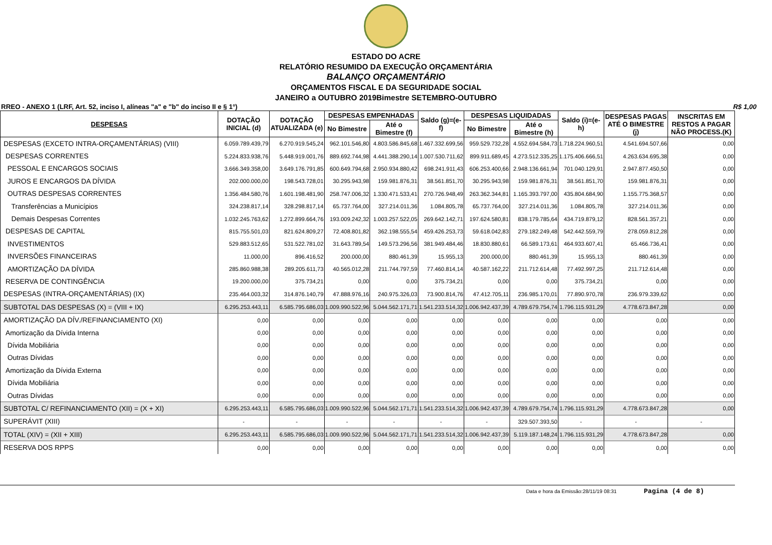ESTADO DO ACRE
RELATÓRIO RESUMIDO DA EXECUÇÃO ORÇAMENTÁRIA
BALANÇO ORÇAMENTÁRIO
ORÇAMENTOS FISCAL E DA SEGURIDADE SOCIAL
JANEIRO a OUTUBRO 2019Bimestre SETEMBRO-OUTUBRO
RREO - ANEXO 1 (LRF, Art. 52, inciso I, alíneas "a" e "b" do inciso II e § 1°) R$ 1,00
| DESPESAS | DOTAÇÃO INICIAL (d) | DOTAÇÃO ATUALIZADA (e) | DESPESAS EMPENHADAS | | Saldo (g)=(e-f) | DESPESAS LIQUIDADAS | | Saldo (i)=(e-h) | DESPESAS PAGAS ATÉ O BIMESTRE (j) | INSCRITAS EM RESTOS A PAGAR NÃO PROCESS.(K) |
| --- | --- | --- | --- | --- | --- | --- | --- | --- | --- | --- |
| | | | No Bimestre | Até o Bimestre (f) | | No Bimestre | Até o Bimestre (h) | | | |
| DESPESAS (EXCETO INTRA-ORÇAMENTÁRIAS) (VIII) | 6.059.789.439,79 | 6.270.919.545,24 | 962.101.546,80 | 4.803.586.845,68 | 1.467.332.699,56 | 959.529.732,28 | 4.552.694.584,73 | 1.718.224.960,51 | 4.541.694.507,66 | 0,00 |
| DESPESAS CORRENTES | 5.224.833.938,76 | 5.448.919.001,76 | 889.692.744,98 | 4.441.388.290,14 | 1.007.530.711,62 | 899.911.689,45 | 4.273.512.335,25 | 1.175.406.666,51 | 4.263.634.695,38 | 0,00 |
| PESSOAL E ENCARGOS SOCIAIS | 3.666.349.358,00 | 3.649.176.791,85 | 600.649.794,68 | 2.950.934.880,42 | 698.241.911,43 | 606.253.400,66 | 2.948.136.661,94 | 701.040.129,91 | 2.947.877.450,50 | 0,00 |
| JUROS E ENCARGOS DA DÍVIDA | 202.000.000,00 | 198.543.728,01 | 30.295.943,98 | 159.981.876,31 | 38.561.851,70 | 30.295.943,98 | 159.981.876,31 | 38.561.851,70 | 159.981.876,31 | 0,00 |
| OUTRAS DESPESAS CORRENTES | 1.356.484.580,76 | 1.601.198.481,90 | 258.747.006,32 | 1.330.471.533,41 | 270.726.948,49 | 263.362.344,81 | 1.165.393.797,00 | 435.804.684,90 | 1.155.775.368,57 | 0,00 |
| Transferências a Municípios | 324.238.817,14 | 328.298.817,14 | 65.737.764,00 | 327.214.011,36 | 1.084.805,78 | 65.737.764,00 | 327.214.011,36 | 1.084.805,78 | 327.214.011,36 | 0,00 |
| Demais Despesas Correntes | 1.032.245.763,62 | 1.272.899.664,76 | 193.009.242,32 | 1.003.257.522,05 | 269.642.142,71 | 197.624.580,81 | 838.179.785,64 | 434.719.879,12 | 828.561.357,21 | 0,00 |
| DESPESAS DE CAPITAL | 815.755.501,03 | 821.624.809,27 | 72.408.801,82 | 362.198.555,54 | 459.426.253,73 | 59.618.042,83 | 279.182.249,48 | 542.442.559,79 | 278.059.812,28 | 0,00 |
| INVESTIMENTOS | 529.883.512,65 | 531.522.781,02 | 31.643.789,54 | 149.573.296,56 | 381.949.484,46 | 18.830.880,61 | 66.589.173,61 | 464.933.607,41 | 65.466.736,41 | 0,00 |
| INVERSÕES FINANCEIRAS | 11.000,00 | 896.416,52 | 200.000,00 | 880.461,39 | 15.955,13 | 200.000,00 | 880.461,39 | 15.955,13 | 880.461,39 | 0,00 |
| AMORTIZAÇÃO DA DÍVIDA | 285.860.988,38 | 289.205.611,73 | 40.565.012,28 | 211.744.797,59 | 77.460.814,14 | 40.587.162,22 | 211.712.614,48 | 77.492.997,25 | 211.712.614,48 | 0,00 |
| RESERVA DE CONTINGÊNCIA | 19.200.000,00 | 375.734,21 | 0,00 | 0,00 | 375.734,21 | 0,00 | 0,00 | 375.734,21 | 0,00 | 0,00 |
| DESPESAS (INTRA-ORÇAMENTÁRIAS) (IX) | 235.464.003,32 | 314.876.140,79 | 47.888.976,16 | 240.975.326,03 | 73.900.814,76 | 47.412.705,11 | 236.985.170,01 | 77.890.970,78 | 236.979.339,62 | 0,00 |
| SUBTOTAL DAS DESPESAS (X) = (VIII + IX) | 6.295.253.443,11 | 6.585.795.686,03 | 1.009.990.522,96 | 5.044.562.171,71 | 1.541.233.514,32 | 1.006.942.437,39 | 4.789.679.754,74 | 1.796.115.931,29 | 4.778.673.847,28 | 0,00 |
| AMORTIZAÇÃO DA DÍV./REFINANCIAMENTO (XI) | 0,00 | 0,00 | 0,00 | 0,00 | 0,00 | 0,00 | 0,00 | 0,00 | 0,00 | 0,00 |
| Amortização da Dívida Interna | 0,00 | 0,00 | 0,00 | 0,00 | 0,00 | 0,00 | 0,00 | 0,00 | 0,00 | 0,00 |
| Dívida Mobiliária | 0,00 | 0,00 | 0,00 | 0,00 | 0,00 | 0,00 | 0,00 | 0,00 | 0,00 | 0,00 |
| Outras Dívidas | 0,00 | 0,00 | 0,00 | 0,00 | 0,00 | 0,00 | 0,00 | 0,00 | 0,00 | 0,00 |
| Amortização da Dívida Externa | 0,00 | 0,00 | 0,00 | 0,00 | 0,00 | 0,00 | 0,00 | 0,00 | 0,00 | 0,00 |
| Dívida Mobiliária | 0,00 | 0,00 | 0,00 | 0,00 | 0,00 | 0,00 | 0,00 | 0,00 | 0,00 | 0,00 |
| Outras Dívidas | 0,00 | 0,00 | 0,00 | 0,00 | 0,00 | 0,00 | 0,00 | 0,00 | 0,00 | 0,00 |
| SUBTOTAL C/ REFINANCIAMENTO (XII) = (X + XI) | 6.295.253.443,11 | 6.585.795.686,03 | 1.009.990.522,96 | 5.044.562.171,71 | 1.541.233.514,32 | 1.006.942.437,39 | 4.789.679.754,74 | 1.796.115.931,29 | 4.778.673.847,28 | 0,00 |
| SUPERÁVIT (XIII) | - | - | - | - | - | - | 329.507.393,50 | - | - | - |
| TOTAL (XIV) = (XII + XIII) | 6.295.253.443,11 | 6.585.795.686,03 | 1.009.990.522,96 | 5.044.562.171,71 | 1.541.233.514,32 | 1.006.942.437,39 | 5.119.187.148,24 | 1.796.115.931,29 | 4.778.673.847,28 | 0,00 |
| RESERVA DOS RPPS | 0,00 | 0,00 | 0,00 | 0,00 | 0,00 | 0,00 | 0,00 | 0,00 | 0,00 | 0,00 |
Data e hora da Emissão:28/11/19 08:31 Pagina (4 de 8)